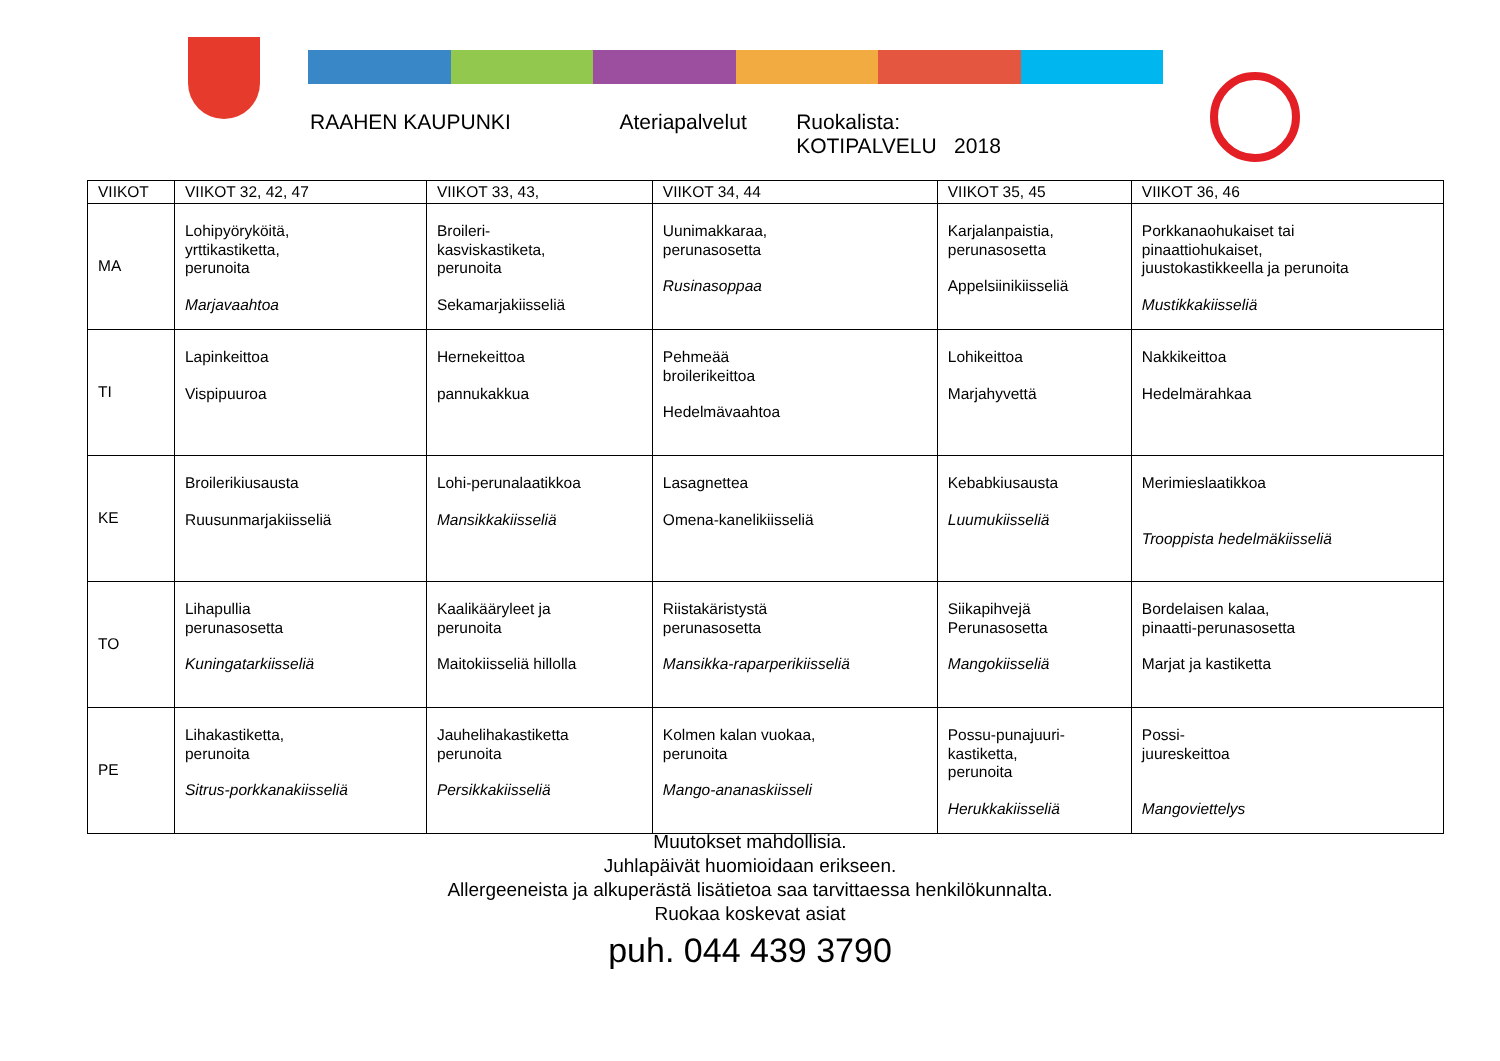RAAHEN KAUPUNKI Ateriapalvelut Ruokalista: KOTIPALVELU 2018
| VIIKOT | VIIKOT 32, 42, 47 | VIIKOT 33, 43, | VIIKOT 34, 44 | VIIKOT 35, 45 | VIIKOT 36, 46 |
| --- | --- | --- | --- | --- | --- |
| MA | Lohipyöryköitä, yrttikastiketta, perunoita Marjavaahtoa | Broileri- kasviskastiketa, perunoita Sekamarjakiisseliä | Uunimakkaraa, perunasosetta Rusinasoppaa | Karjalanpaistia, perunasosetta Appelsiinikiisseliä | Porkkanaohukaiset tai pinaattiohukaiset, juustokastikkeella ja perunoita Mustikkakiisseliä |
| TI | Lapinkeittoa Vispipuuroa | Hernekeittoa pannukakkua | Pehmeää broilerikeittoa Hedelmävaahtoa | Lohikeittoa Marjahyvettä | Nakkikeittoa Hedelmärahkaa |
| KE | Broilerikiusausta Ruusunmarjakiisseliä | Lohi-perunalaatikkoa Mansikkakiisseliä | Lasagnettea Omena-kanelikiisseliä | Kebabkiusausta Luumukiisseliä | Merimieslaatikkoa Trooppista hedelmäkiisseliä |
| TO | Lihapullia perunasosetta Kuningatarkiisseliä | Kaalikääryleet ja perunoita Maitokiisseliä hillolla | Riistakäristystä perunasosetta Mansikka-raparperikiisseliä | Siikapihvejä Perunasosetta Mangokiisseliä | Bordelaisen kalaa, pinaatti-perunasosetta Marjat ja kastiketta |
| PE | Lihakastiketta, perunoita Sitrus-porkkanakiisseliä | Jauhelihakastiketta perunoita Persikkakiisseliä | Kolmen kalan vuokaa, perunoita Mango-ananaskiisseli | Possu-punajuuri- kastiketta, perunoita Herukkakiisseliä | Possi- juureskeittoa Mangoviettelys |
Muutokset mahdollisia.
Juhlapäivät huomioidaan erikseen.
Allergeeneista ja alkuperästä lisätietoa saa tarvittaessa henkilökunnalta.
Ruokaa koskevat asiat
puh. 044 439 3790